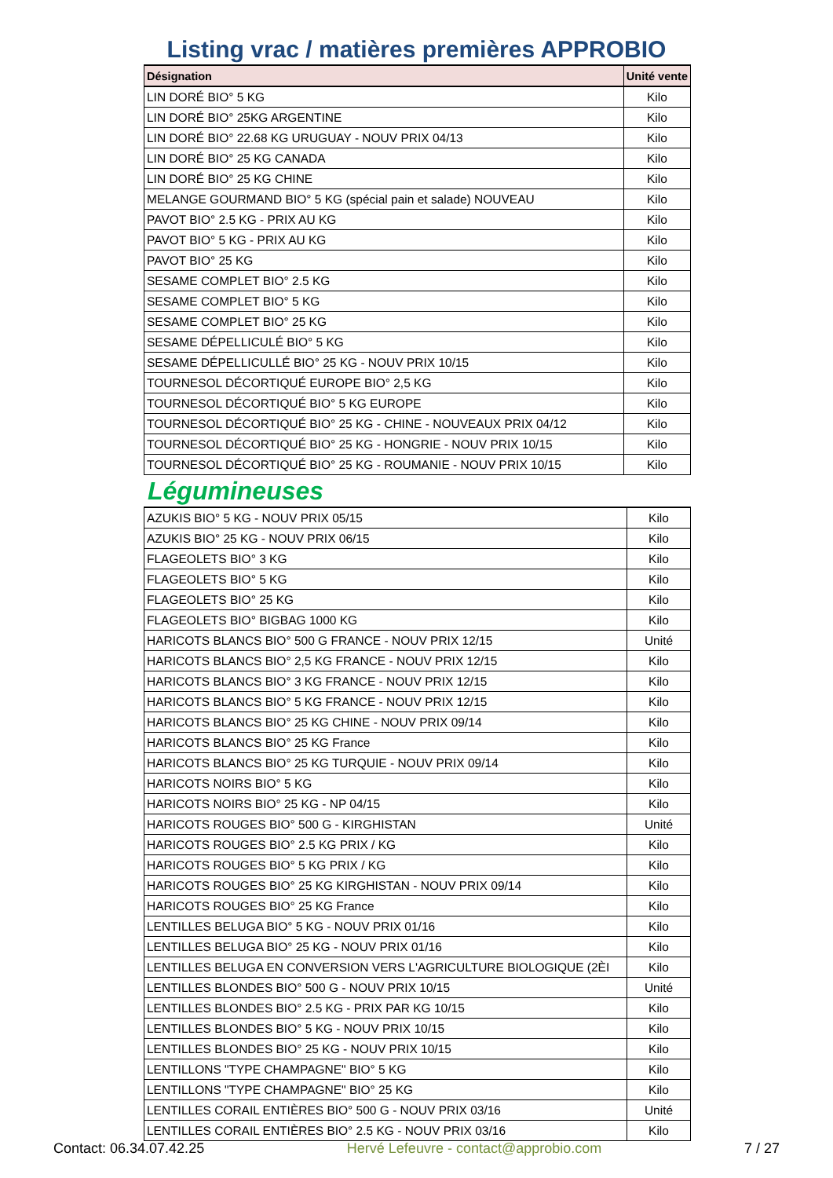Listing vrac / matières premières APPROBIO
| Désignation | Unité vente |
| --- | --- |
| LIN DORÉ BIO° 5 KG | Kilo |
| LIN DORÉ BIO° 25KG ARGENTINE | Kilo |
| LIN DORÉ BIO° 22.68 KG URUGUAY - NOUV PRIX 04/13 | Kilo |
| LIN DORÉ BIO° 25 KG CANADA | Kilo |
| LIN DORÉ BIO° 25 KG CHINE | Kilo |
| MELANGE GOURMAND BIO° 5 KG (spécial pain et salade) NOUVEAU | Kilo |
| PAVOT BIO° 2.5 KG - PRIX AU KG | Kilo |
| PAVOT BIO° 5 KG - PRIX AU KG | Kilo |
| PAVOT BIO° 25 KG | Kilo |
| SESAME COMPLET BIO° 2.5 KG | Kilo |
| SESAME COMPLET BIO° 5 KG | Kilo |
| SESAME COMPLET BIO° 25 KG | Kilo |
| SESAME DÉPELLICULÉ BIO° 5 KG | Kilo |
| SESAME DÉPELLICULLÉ BIO° 25 KG - NOUV PRIX 10/15 | Kilo |
| TOURNESOL DÉCORTIQUÉ EUROPE BIO° 2,5 KG | Kilo |
| TOURNESOL DÉCORTIQUÉ BIO° 5 KG EUROPE | Kilo |
| TOURNESOL DÉCORTIQUÉ BIO° 25 KG - CHINE - NOUVEAUX PRIX 04/12 | Kilo |
| TOURNESOL DÉCORTIQUÉ BIO° 25 KG - HONGRIE - NOUV PRIX 10/15 | Kilo |
| TOURNESOL DÉCORTIQUÉ BIO° 25 KG - ROUMANIE - NOUV PRIX 10/15 | Kilo |
Légumineuses
| AZUKIS BIO° 5 KG - NOUV PRIX 05/15 | Kilo |
| AZUKIS BIO° 25 KG - NOUV PRIX 06/15 | Kilo |
| FLAGEOLETS BIO° 3 KG | Kilo |
| FLAGEOLETS BIO° 5 KG | Kilo |
| FLAGEOLETS BIO° 25 KG | Kilo |
| FLAGEOLETS BIO° BIGBAG 1000 KG | Kilo |
| HARICOTS BLANCS BIO° 500 G FRANCE - NOUV PRIX 12/15 | Unité |
| HARICOTS BLANCS BIO° 2,5 KG FRANCE - NOUV PRIX 12/15 | Kilo |
| HARICOTS BLANCS BIO° 3 KG FRANCE - NOUV PRIX 12/15 | Kilo |
| HARICOTS BLANCS BIO° 5 KG FRANCE - NOUV PRIX 12/15 | Kilo |
| HARICOTS BLANCS BIO° 25 KG CHINE - NOUV PRIX 09/14 | Kilo |
| HARICOTS BLANCS BIO° 25 KG France | Kilo |
| HARICOTS BLANCS BIO° 25 KG TURQUIE - NOUV PRIX 09/14 | Kilo |
| HARICOTS NOIRS BIO° 5 KG | Kilo |
| HARICOTS NOIRS BIO° 25 KG - NP 04/15 | Kilo |
| HARICOTS ROUGES BIO° 500 G - KIRGHISTAN | Unité |
| HARICOTS ROUGES BIO° 2.5 KG PRIX / KG | Kilo |
| HARICOTS ROUGES BIO° 5 KG PRIX / KG | Kilo |
| HARICOTS ROUGES BIO° 25 KG KIRGHISTAN - NOUV PRIX 09/14 | Kilo |
| HARICOTS ROUGES BIO° 25 KG France | Kilo |
| LENTILLES BELUGA BIO° 5 KG - NOUV PRIX 01/16 | Kilo |
| LENTILLES BELUGA BIO° 25 KG - NOUV PRIX 01/16 | Kilo |
| LENTILLES BELUGA EN CONVERSION VERS L'AGRICULTURE BIOLOGIQUE (2ÈI | Kilo |
| LENTILLES BLONDES BIO° 500 G - NOUV PRIX 10/15 | Unité |
| LENTILLES BLONDES BIO° 2.5 KG - PRIX PAR KG 10/15 | Kilo |
| LENTILLES BLONDES BIO° 5 KG - NOUV PRIX 10/15 | Kilo |
| LENTILLES BLONDES BIO° 25 KG - NOUV PRIX 10/15 | Kilo |
| LENTILLONS "TYPE CHAMPAGNE" BIO° 5 KG | Kilo |
| LENTILLONS "TYPE CHAMPAGNE" BIO° 25 KG | Kilo |
| LENTILLES CORAIL ENTIÈRES BIO° 500 G - NOUV PRIX 03/16 | Unité |
| LENTILLES CORAIL ENTIÈRES BIO° 2.5 KG - NOUV PRIX 03/16 | Kilo |
Contact: 06.34.07.42.25 Hervé Lefeuvre - contact@approbio.com 7 / 27